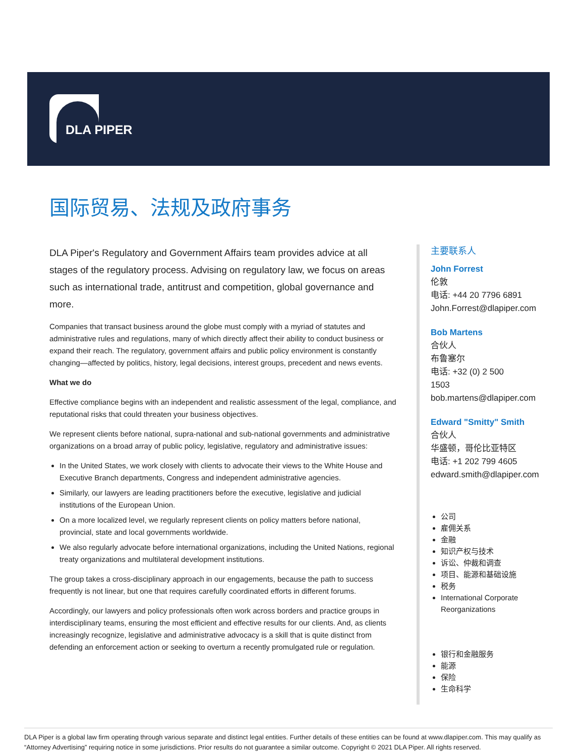DLA PIPER
国际贸易、法规及政府事务
DLA Piper's Regulatory and Government Affairs team provides advice at all stages of the regulatory process. Advising on regulatory law, we focus on areas such as international trade, antitrust and competition, global governance and more.
Companies that transact business around the globe must comply with a myriad of statutes and administrative rules and regulations, many of which directly affect their ability to conduct business or expand their reach. The regulatory, government affairs and public policy environment is constantly changing—affected by politics, history, legal decisions, interest groups, precedent and news events.
What we do
Effective compliance begins with an independent and realistic assessment of the legal, compliance, and reputational risks that could threaten your business objectives.
We represent clients before national, supra-national and sub-national governments and administrative organizations on a broad array of public policy, legislative, regulatory and administrative issues:
In the United States, we work closely with clients to advocate their views to the White House and Executive Branch departments, Congress and independent administrative agencies.
Similarly, our lawyers are leading practitioners before the executive, legislative and judicial institutions of the European Union.
On a more localized level, we regularly represent clients on policy matters before national, provincial, state and local governments worldwide.
We also regularly advocate before international organizations, including the United Nations, regional treaty organizations and multilateral development institutions.
The group takes a cross-disciplinary approach in our engagements, because the path to success frequently is not linear, but one that requires carefully coordinated efforts in different forums.
Accordingly, our lawyers and policy professionals often work across borders and practice groups in interdisciplinary teams, ensuring the most efficient and effective results for our clients. And, as clients increasingly recognize, legislative and administrative advocacy is a skill that is quite distinct from defending an enforcement action or seeking to overturn a recently promulgated rule or regulation.
主要联系人
John Forrest
伦敦
电话: +44 20 7796 6891
John.Forrest@dlapiper.com
Bob Martens
合伙人
布鲁塞尔
电话: +32 (0) 2 500
1503
bob.martens@dlapiper.com
Edward "Smitty" Smith
合伙人
华盛顿，哥伦比亚特区
电话: +1 202 799 4605
edward.smith@dlapiper.com
公司
雇佣关系
金融
知识产权与技术
诉讼、仲裁和调查
项目、能源和基础设施
税务
International Corporate Reorganizations
银行和金融服务
能源
保险
生命科学
DLA Piper is a global law firm operating through various separate and distinct legal entities. Further details of these entities can be found at www.dlapiper.com. This may qualify as “Attorney Advertising” requiring notice in some jurisdictions. Prior results do not guarantee a similar outcome. Copyright © 2021 DLA Piper. All rights reserved.